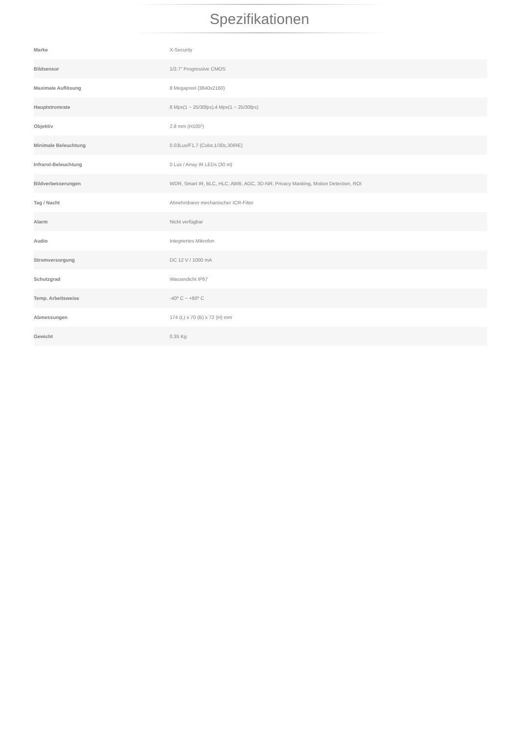Spezifikationen
| Marke | X-Security |
| Bildsensor | 1/2.7” Progressive CMOS |
| Maximale Auflösung | 8 Megapixel (3840x2160) |
| Hauptstromrate | 8 Mpx(1 ~ 25/30fps),4 Mpx(1 ~ 25/30fps) |
| Objektiv | 2.8 mm (H105º) |
| Minimale Beleuchtung | 0.03Lux/F1.7 (Color,1/30s,30IRE) |
| Infrarot-Beleuchtung | 0 Lux / Array IR LEDs (30 m) |
| Bildverbesserungen | WDR, Smart IR, BLC, HLC, AWB, AGC, 3D-NR, Privacy Masking, Motion Detection, ROI |
| Tag / Nacht | Abnehmbarer mechanischer ICR-Filter |
| Alarm | Nicht verfügbar |
| Audio | Integriertes Mikrofon |
| Stromversorgung | DC 12 V / 1000 mA |
| Schutzgrad | Wasserdicht IP67 |
| Temp. Arbeitsweise | -40º C ~ +60º C |
| Abmessungen | 174 (L) x 70 (B) x 72 (H) mm |
| Gewicht | 0.35 Kg |